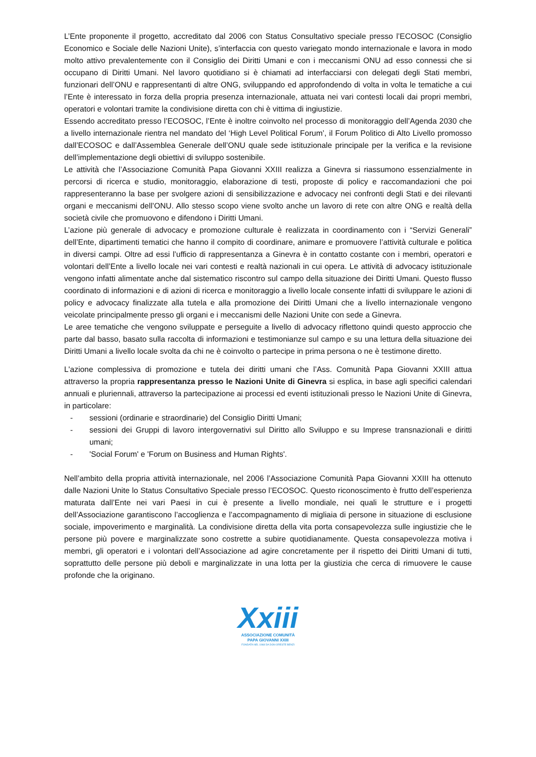L’Ente proponente il progetto, accreditato dal 2006 con Status Consultativo speciale presso l’ECOSOC (Consiglio Economico e Sociale delle Nazioni Unite), s’interfaccia con questo variegato mondo internazionale e lavora in modo molto attivo prevalentemente con il Consiglio dei Diritti Umani e con i meccanismi ONU ad esso connessi che si occupano di Diritti Umani. Nel lavoro quotidiano si è chiamati ad interfacciarsi con delegati degli Stati membri, funzionari dell’ONU e rappresentanti di altre ONG, sviluppando ed approfondendo di volta in volta le tematiche a cui l’Ente è interessato in forza della propria presenza internazionale, attuata nei vari contesti locali dai propri membri, operatori e volontari tramite la condivisione diretta con chi è vittima di ingiustizie.
Essendo accreditato presso l’ECOSOC, l’Ente è inoltre coinvolto nel processo di monitoraggio dell’Agenda 2030 che a livello internazionale rientra nel mandato del ‘High Level Political Forum’, il Forum Politico di Alto Livello promosso dall’ECOSOC e dall’Assemblea Generale dell’ONU quale sede istituzionale principale per la verifica e la revisione dell’implementazione degli obiettivi di sviluppo sostenibile.
Le attività che l’Associazione Comunità Papa Giovanni XXIII realizza a Ginevra si riassumono essenzialmente in percorsi di ricerca e studio, monitoraggio, elaborazione di testi, proposte di policy e raccomandazioni che poi rappresenteranno la base per svolgere azioni di sensibilizzazione e advocacy nei confronti degli Stati e dei rilevanti organi e meccanismi dell’ONU. Allo stesso scopo viene svolto anche un lavoro di rete con altre ONG e realtà della società civile che promuovono e difendono i Diritti Umani.
L’azione più generale di advocacy e promozione culturale è realizzata in coordinamento con i “Servizi Generali” dell’Ente, dipartimenti tematici che hanno il compito di coordinare, animare e promuovere l’attività culturale e politica in diversi campi. Oltre ad essi l’ufficio di rappresentanza a Ginevra è in contatto costante con i membri, operatori e volontari dell’Ente a livello locale nei vari contesti e realtà nazionali in cui opera. Le attività di advocacy istituzionale vengono infatti alimentate anche dal sistematico riscontro sul campo della situazione dei Diritti Umani. Questo flusso coordinato di informazioni e di azioni di ricerca e monitoraggio a livello locale consente infatti di sviluppare le azioni di policy e advocacy finalizzate alla tutela e alla promozione dei Diritti Umani che a livello internazionale vengono veicolate principalmente presso gli organi e i meccanismi delle Nazioni Unite con sede a Ginevra.
Le aree tematiche che vengono sviluppate e perseguite a livello di advocacy riflettono quindi questo approccio che parte dal basso, basato sulla raccolta di informazioni e testimonianze sul campo e su una lettura della situazione dei Diritti Umani a livello locale svolta da chi ne è coinvolto o partecipe in prima persona o ne è testimone diretto.
L'azione complessiva di promozione e tutela dei diritti umani che l’Ass. Comunità Papa Giovanni XXIII attua attraverso la propria rappresentanza presso le Nazioni Unite di Ginevra si esplica, in base agli specifici calendari annuali e pluriennali, attraverso la partecipazione ai processi ed eventi istituzionali presso le Nazioni Unite di Ginevra, in particolare:
- sessioni (ordinarie e straordinarie) del Consiglio Diritti Umani;
- sessioni dei Gruppi di lavoro intergovernativi sul Diritto allo Sviluppo e su Imprese transnazionali e diritti umani;
- 'Social Forum' e 'Forum on Business and Human Rights'.
Nell’ambito della propria attività internazionale, nel 2006 l’Associazione Comunità Papa Giovanni XXIII ha ottenuto dalle Nazioni Unite lo Status Consultativo Speciale presso l’ECOSOC. Questo riconoscimento è frutto dell’esperienza maturata dall’Ente nei vari Paesi in cui è presente a livello mondiale, nei quali le strutture e i progetti dell’Associazione garantiscono l’accoglienza e l’accompagnamento di migliaia di persone in situazione di esclusione sociale, impoverimento e marginalità. La condivisione diretta della vita porta consapevolezza sulle ingiustizie che le persone più povere e marginalizzate sono costrette a subire quotidianamente. Questa consapevolezza motiva i membri, gli operatori e i volontari dell’Associazione ad agire concretamente per il rispetto dei Diritti Umani di tutti, soprattutto delle persone più deboli e marginalizzate in una lotta per la giustizia che cerca di rimuovere le cause profonde che la originano.
Xxiii
ASSOCIAZIONE COMUNITÀ
PAPA GIOVANNI XXIII
FONDATA NEL 1968 DA DON ORESTE BENZI